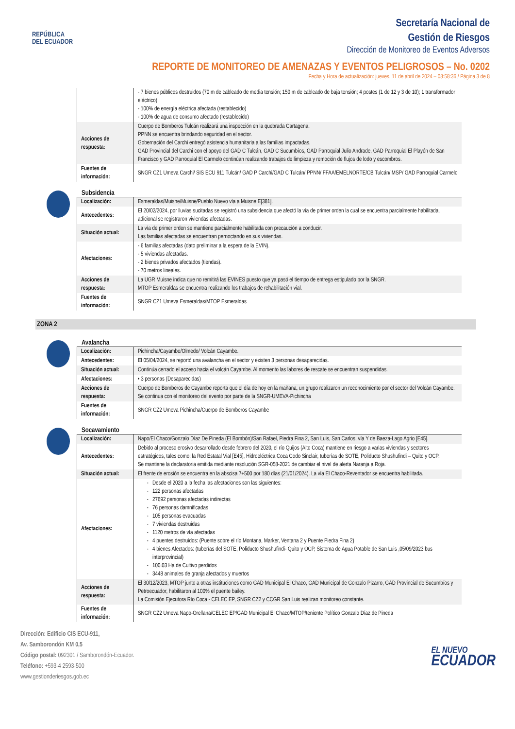REPÚBLICA
DEL ECUADOR
Secretaría Nacional de
Gestión de Riesgos
Dirección de Monitoreo de Eventos Adversos
REPORTE DE MONITOREO DE AMENAZAS Y EVENTOS PELIGROSOS – No. 0202
Fecha y Hora de actualización: jueves, 11 de abril de 2024 – 08:58:36 / Página 3 de 8
| | - 7 bienes públicos destruidos (70 m de cableado de media tensión; 150 m de cableado de baja tensión; 4 postes (1 de 12 y 3 de 10); 1 transformador eléctrico) - 100% de energía eléctrica afectada (restablecido) - 100% de agua de consumo afectado (restablecido) |
| Acciones de respuesta: | Cuerpo de Bomberos Tulcán realizará una inspección en la quebrada Cartagena. PPNN se encuentra brindando seguridad en el sector. Gobernación del Carchi entregó asistencia humanitaria a las familias impactadas. GAD Provincial del Carchi con el apoyo del GAD C Tulcán, GAD C Sucumbíos, GAD Parroquial Julio Andrade, GAD Parroquial El Playón de San Francisco y GAD Parroquial El Carmelo continúan realizando trabajos de limpieza y remoción de flujos de lodo y escombros. |
| Fuentes de información: | SNGR CZ1 Umeva Carchi/ SIS ECU 911 Tulcán/ GAD P Carchi/GAD C Tulcán/ PPNN/ FFAA/EMELNORTE/CB Tulcán/ MSP/ GAD Parroquial Carmelo |
Subsidencia
| Localización: | Esmeraldas/Muisne/Muisne/Pueblo Nuevo vía a Muisne E[381]. |
| Antecedentes: | El 20/02/2024, por lluvias sucitadas se registró una subsidencia que afectó la vía de primer orden la cual se encuentra parcialmente habilitada, adicional se registraron viviendas afectadas. |
| Situación actual: | La vía de primer orden se mantiene parcialmente habilitada con precaución a conducir. Las familias afectadas se encuentran pernoctando en sus viviendas. |
| Afectaciones: | - 6 familias afectadas (dato preliminar a la espera de la EVIN). - 5 viviendas afectadas. - 2 bienes privados afectados (tiendas). - 70 metros lineales. |
| Acciones de respuesta: | La UGR Muisne indica que no remitirá las EVINES puesto que ya pasó el tiempo de entrega estipulado por la SNGR. MTOP Esmeraldas se encuentra realizando los trabajos de rehabilitación vial. |
| Fuentes de información: | SNGR CZ1 Umeva Esmeraldas/MTOP Esmeraldas |
ZONA 2
Avalancha
| Localización: | Pichincha/Cayambe/Olmedo/ Volcán Cayambe. |
| Antecedentes: | El 05/04/2024, se reportó una avalancha en el sector y existen 3 personas desaparecidas. |
| Situación actual: | Continúa cerrado el acceso hacia el volcán Cayambe. Al momento las labores de rescate se encuentran suspendidas. |
| Afectaciones: | • 3 personas (Desaparecidas) |
| Acciones de respuesta: | Cuerpo de Bomberos de Cayambe reporta que el día de hoy en la mañana, un grupo realizaron un reconocimiento por el sector del Volcán Cayambe. Se continua con el monitoreo del evento por parte de la SNGR-UMEVA-Pichincha |
| Fuentes de información: | SNGR CZ2 Umeva Pichincha/Cuerpo de Bomberos Cayambe |
Socavamiento
| Localización: | Napo/El Chaco/Gonzalo Díaz De Pineda (El Bombón)/San Rafael, Piedra Fina 2, San Luis, San Carlos, vía Y de Baeza-Lago Agrio [E45]. |
| Antecedentes: | Debido al proceso erosivo desarrollado desde febrero del 2020, el río Quijos (Alto Coca) mantiene en riesgo a varias viviendas y sectores estratégicos, tales como: la Red Estatal Vial [E45], Hidroeléctrica Coca Codo Sinclair, tuberías de SOTE, Poliducto Shushufindi – Quito y OCP. Se mantiene la declaratoria emitida mediante resolución SGR-058-2021 de cambiar el nivel de alerta Naranja a Roja. |
| Situación actual: | El frente de erosión se encuentra en la abscisa 7+500 por 180 días (21/01/2024). La vía El Chaco-Reventador se encuentra habilitada. |
| Afectaciones: | Desde el 2020 a la fecha las afectaciones son las siguientes: 122 personas afectadas 27692 personas afectadas indirectas 76 personas damnificadas 105 personas evacuadas 7 viviendas destruidas 1120 metros de vía afectadas 4 puentes destruidos: (Puente sobre el río Montana, Marker, Ventana 2 y Puente Piedra Fina 2) 4 bienes Afectados: (tuberías del SOTE, Poliducto Shushufindi- Quito y OCP, Sistema de Agua Potable de San Luis ,05/09/2023 bus interprovincial) 100.03 Ha de Cultivo perdidos 3448 animales de granja afectados y muertos |
| Acciones de respuesta: | El 30/12/2023, MTOP junto a otras instituciones como GAD Municipal El Chaco, GAD Municipal de Gonzalo Pizarro, GAD Provincial de Sucumbíos y Petroecuador, habilitaron al 100% el puente bailey. La Comisión Ejecutora Río Coca - CELEC EP, SNGR CZ2 y CCGR San Luis realizan monitoreo constante. |
| Fuentes de información: | SNGR CZ2 Umeva Napo-Orellana/CELEC EP/GAD Municipal El Chaco/MTOP/teniente Político Gonzalo Díaz de Pineda |
Dirección: Edificio CIS ECU-911,
Av. Samborondón KM 0,5
Código postal: 092301 / Samborondón-Ecuador.
Teléfono: +593-4 2593-500
www.gestionderiesgos.gob.ec
EL NUEVO
ECUADOR